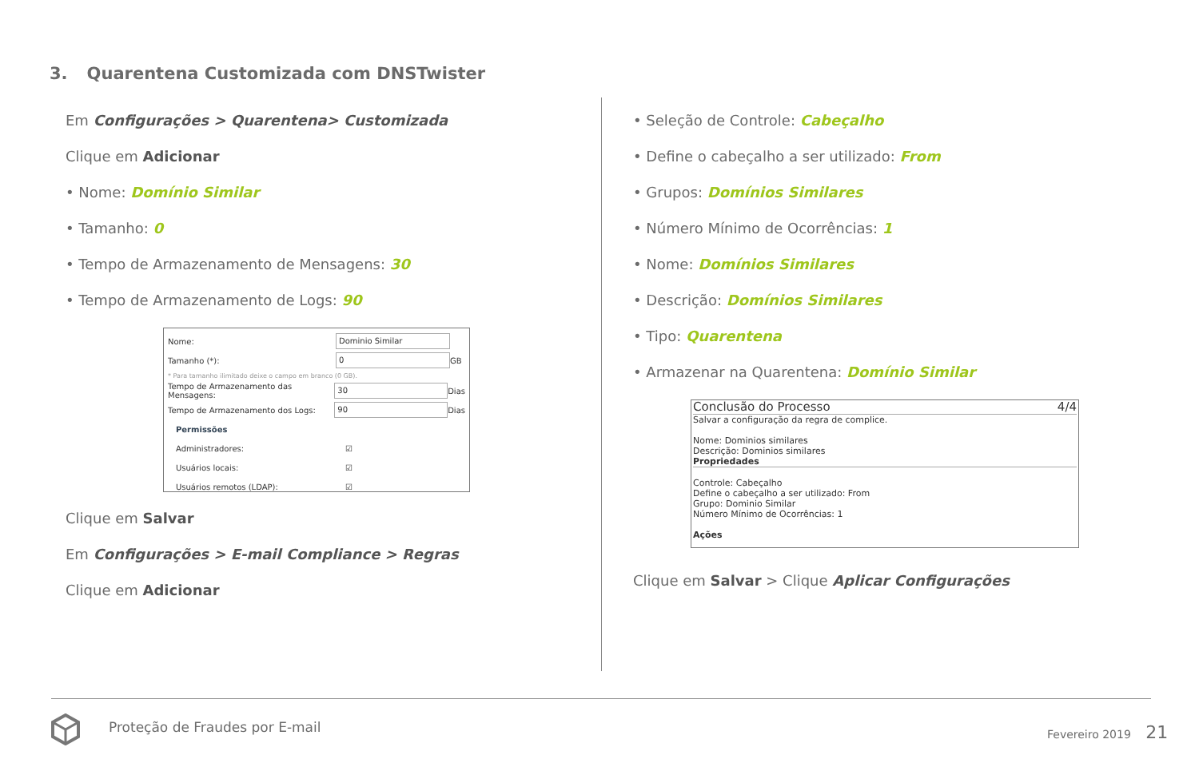3. Quarentena Customizada com DNSTwister
Em Configurações > Quarentena> Customizada
Clique em Adicionar
• Nome: Domínio Similar
• Tamanho: 0
• Tempo de Armazenamento de Mensagens: 30
• Tempo de Armazenamento de Logs: 90
Nome: Dominio Similar
Tamanho (*): 0 GB
* Para tamanho ilimitado deixe o campo em branco (0 GB).
Tempo de Armazenamento das Mensagens: 30 Dias
Tempo de Armazenamento dos Logs: 90 Dias
Permissões
Administradores: ☑
Usuários locais: ☑
Usuários remotos (LDAP): ☑
Clique em Salvar
Em Configurações > E-mail Compliance > Regras
Clique em Adicionar
• Seleção de Controle: Cabeçalho
• Define o cabeçalho a ser utilizado: From
• Grupos: Domínios Similares
• Número Mínimo de Ocorrências: 1
• Nome: Domínios Similares
• Descrição: Domínios Similares
• Tipo: Quarentena
• Armazenar na Quarentena: Domínio Similar
Conclusão do Processo 4/4
Salvar a configuração da regra de complice.
Nome: Dominios similares
Descrição: Dominios similares
Propriedades
Controle: Cabeçalho
Define o cabeçalho a ser utilizado: From
Grupo: Dominio Similar
Número Mínimo de Ocorrências: 1
Ações
Clique em Salvar > Clique Aplicar Configurações
Proteção de Fraudes por E-mail Fevereiro 2019 21